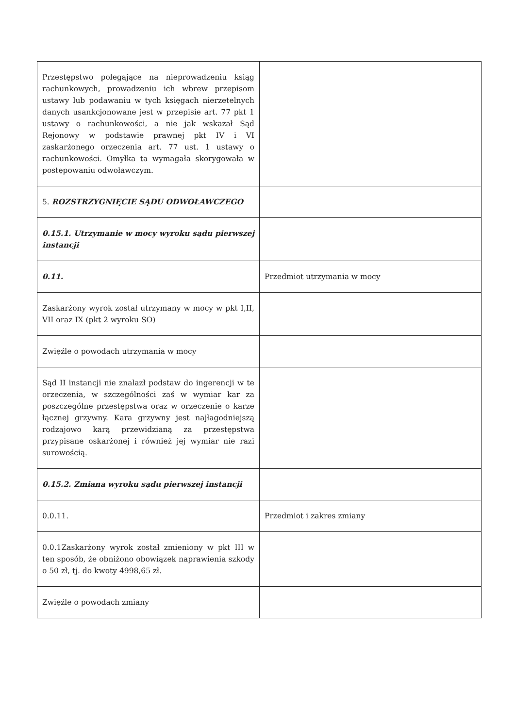| Przestępstwo polegające na nieprowadzeniu ksiąg rachunkowych, prowadzeniu ich wbrew przepisom ustawy lub podawaniu w tych księgach nierzetelnych danych usankcjonowane jest w przepisie art. 77 pkt 1 ustawy o rachunkowości, a nie jak wskazał Sąd Rejonowy w podstawie prawnej pkt IV i VI zaskarżonego orzeczenia art. 77 ust. 1 ustawy o rachunkowości. Omyłka ta wymagała skorygowała w postępowaniu odwoławczym. | |
| 5. ROZSTRZYGNIĘCIE SĄDU ODWOŁAWCZEGO | |
| 0.15.1. Utrzymanie w mocy wyroku sądu pierwszej instancji | |
| 0.11. | Przedmiot utrzymania w mocy |
| Zaskarżony wyrok został utrzymany w mocy w pkt I,II, VII oraz IX (pkt 2 wyroku SO) | |
| Zwięźle o powodach utrzymania w mocy | |
| Sąd II instancji nie znalazł podstaw do ingerencji w te orzeczenia, w szczególności zaś w wymiar kar za poszczególne przestępstwa oraz w orzeczenie o karze łącznej grzywny. Kara grzywny jest najłagodniejszą rodzajowo karą przewidzianą za przestępstwa przypisane oskarżonej i również jej wymiar nie razi surowością. | |
| 0.15.2. Zmiana wyroku sądu pierwszej instancji | |
| 0.0.11. | Przedmiot i zakres zmiany |
| 0.0.1Zaskarżony wyrok został zmieniony w pkt III w ten sposób, że obniżono obowiązek naprawienia szkody o 50 zł, tj. do kwoty 4998,65 zł. | |
| Zwięźle o powodach zmiany | |